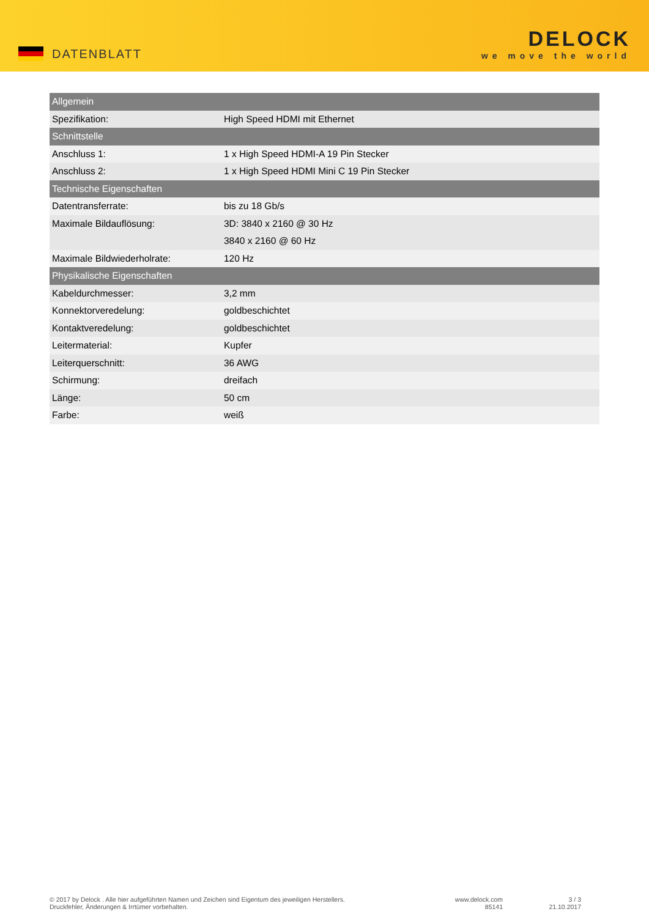DATENBLATT
DELOCK
we move the world
| Allgemein | |
| Spezifikation: | High Speed HDMI mit Ethernet |
| Schnittstelle | |
| Anschluss 1: | 1 x High Speed HDMI-A 19 Pin Stecker |
| Anschluss 2: | 1 x High Speed HDMI Mini C 19 Pin Stecker |
| Technische Eigenschaften | |
| Datentransferrate: | bis zu 18 Gb/s |
| Maximale Bildauflösung: | 3D: 3840 x 2160 @ 30 Hz |
| | 3840 x 2160 @ 60 Hz |
| Maximale Bildwiederholrate: | 120 Hz |
| Physikalische Eigenschaften | |
| Kabeldurchmesser: | 3,2 mm |
| Konnektorveredelung: | goldbeschichtet |
| Kontaktveredelung: | goldbeschichtet |
| Leitermaterial: | Kupfer |
| Leiterquerschnitt: | 36 AWG |
| Schirmung: | dreifach |
| Länge: | 50 cm |
| Farbe: | weiß |
© 2017 by Delock . Alle hier aufgeführten Namen und Zeichen sind Eigentum des jeweiligen Herstellers.
Druckfehler, Änderungen & Irrtümer vorbehalten.
www.delock.com
85141
3 / 3
21.10.2017